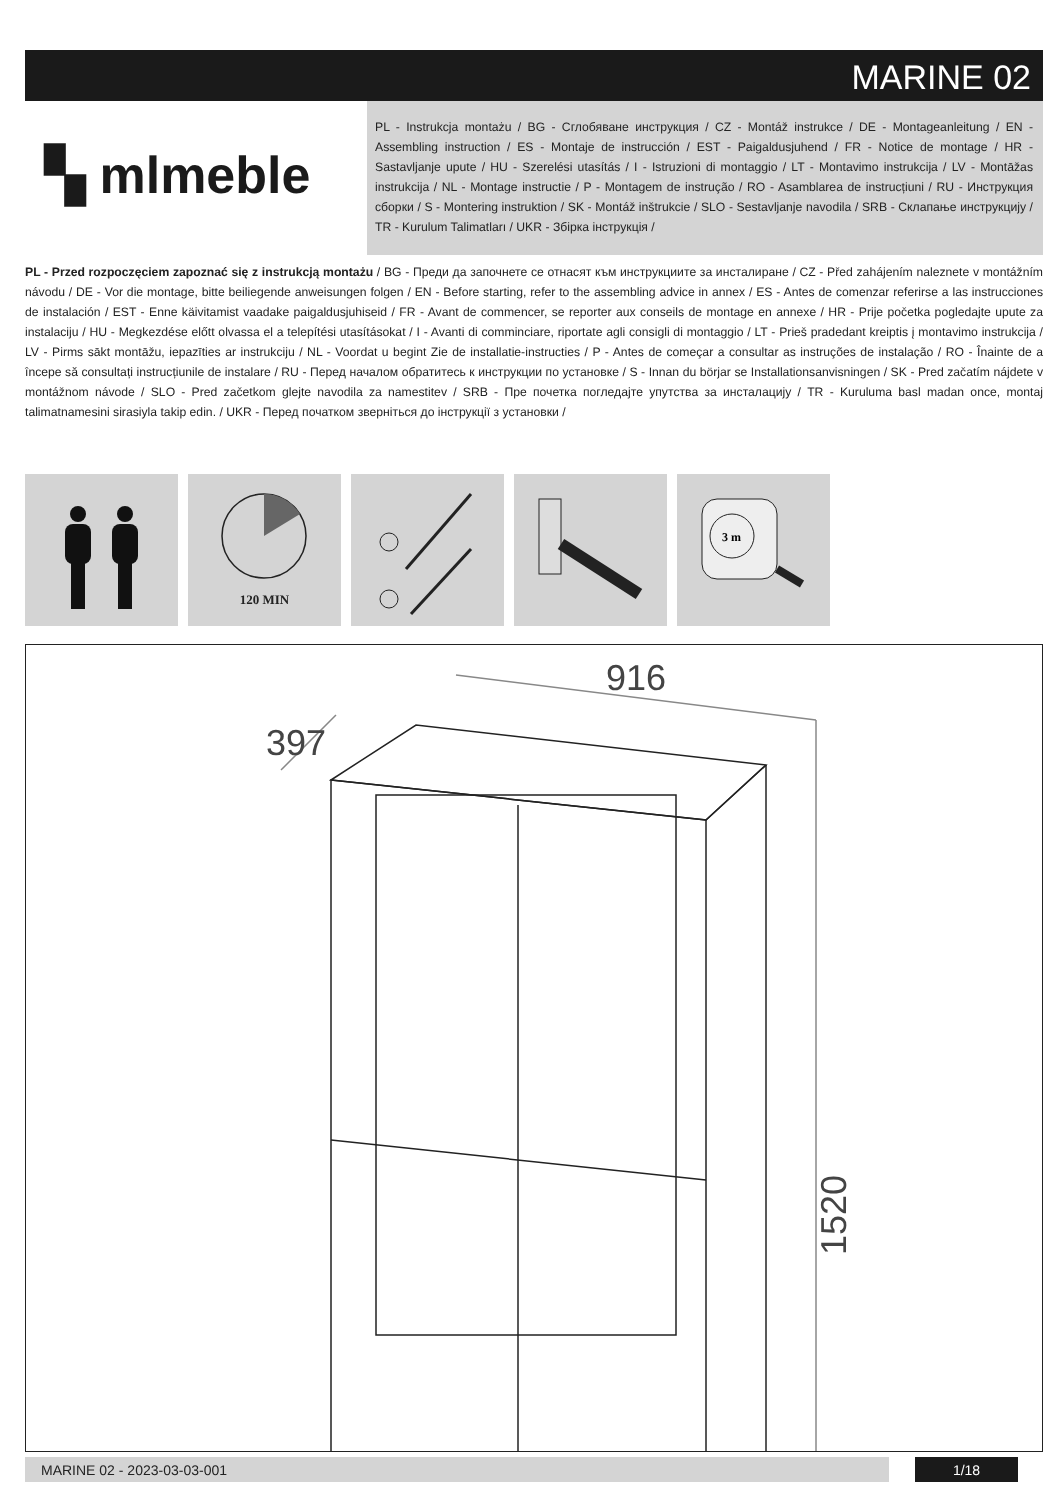MARINE 02
▚ mlmeble
PL - Instrukcja montażu / BG - Сглобяване инструкция / CZ - Montáž instrukce / DE - Montageanleitung / EN - Assembling instruction / ES - Montaje de instrucción / EST - Paigaldusjuhend / FR - Notice de montage / HR - Sastavljanje upute / HU - Szerelési utasítás / I - Istruzioni di montaggio / LT - Montavimo instrukcija / LV - Montāžas instrukcija / NL - Montage instructie / P - Montagem de instrução / RO - Asamblarea de instrucțiuni / RU - Инструкция сборки / S - Montering instruktion / SK - Montáž inštrukcie / SLO - Sestavljanje navodila / SRB - Склапање инструкцију / TR - Kurulum Talimatları / UKR - Збірка інструкція /
PL - Przed rozpoczęciem zapoznać się z instrukcją montażu / BG - Преди да започнете се отнасят към инструкциите за инсталиране / CZ - Před zahájením naleznete v montážním návodu / DE - Vor die montage, bitte beiliegende anweisungen folgen / EN - Before starting, refer to the assembling advice in annex / ES - Antes de comenzar referirse a las instrucciones de instalación / EST - Enne käivitamist vaadake paigaldusjuhiseid / FR - Avant de commencer, se reporter aux conseils de montage en annexe / HR - Prije početka pogledajte upute za instalaciju / HU - Megkezdése előtt olvassa el a telepítési utasításokat / I - Avanti di comminciare, riportate agli consigli di montaggio / LT - Prieš pradedant kreiptis į montavimo instrukcija / LV - Pirms sākt montāžu, iepazīties ar instrukciju / NL - Voordat u begint Zie de installatie-instructies / P - Antes de começar a consultar as instruções de instalação / RO - Înainte de a începe să consultați instrucțiunile de instalare / RU - Перед началом обратитесь к инструкции по установке / S - Innan du börjar se Installationsanvisningen / SK - Pred začatím nájdete v montážnom návode / SLO - Pred začetkom glejte navodila za namestitev / SRB - Пре почетка погледајте упутства за инсталацију / TR - Kuruluma basl madan once, montaj talimatnamesini sirasiyla takip edin. / UKR - Перед початком зверніться до інструкції з установки /
120 MIN
3 m
916
397
1520
MARINE 02 - 2023-03-03-001 1/18